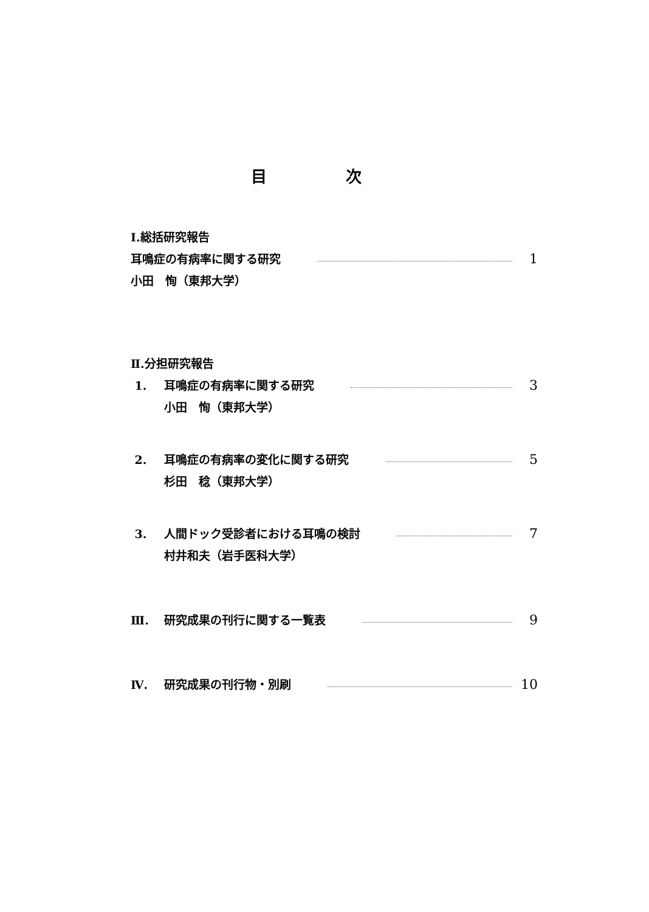目 次
Ⅰ.総括研究報告
耳鳴症の有病率に関する研究 1
小田　恂（東邦大学）
Ⅱ.分担研究報告
1. 耳鳴症の有病率に関する研究 3
小田　恂（東邦大学）
2. 耳鳴症の有病率の変化に関する研究 5
杉田　稔（東邦大学）
3. 人間ドック受診者における耳鳴の検討 7
村井和夫（岩手医科大学）
Ⅲ. 研究成果の刊行に関する一覧表 9
Ⅳ. 研究成果の刊行物・別刷 10